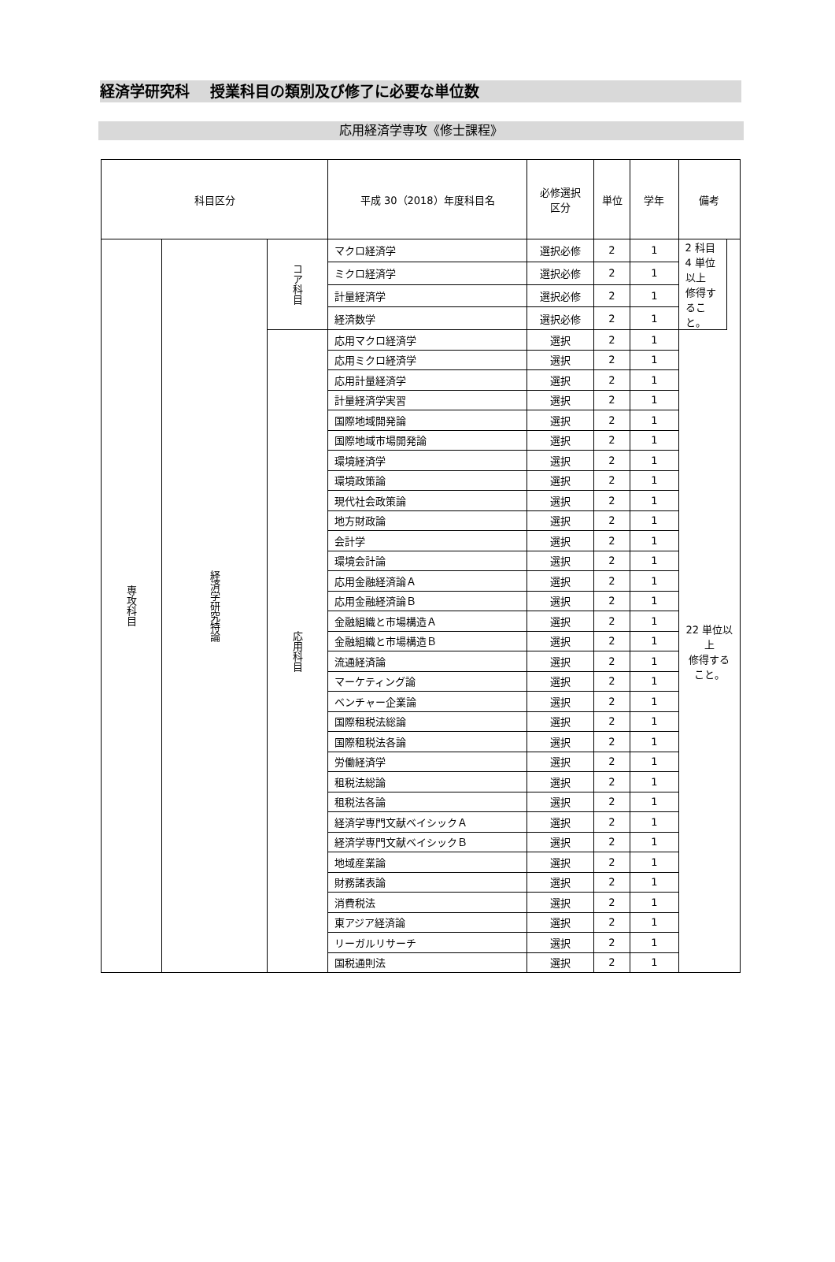経済学研究科　 授業科目の類別及び修了に必要な単位数
応用経済学専攻《修士課程》
| 科目区分 | | | 平成 30（2018）年度科目名 | 必修選択 区分 | 単位 | 学年 | 備考 | |
| --- | --- | --- | --- | --- | --- | --- | --- | --- |
| 専攻科目 | 経済学研究特論 | コア科目 | マクロ経済学 | 選択必修 | 2 | 1 | 2 科目 4 単位 以上 修得すること。 | |
| | | | ミクロ経済学 | 選択必修 | 2 | 1 | | |
| | | | 計量経済学 | 選択必修 | 2 | 1 | | |
| | | | 経済数学 | 選択必修 | 2 | 1 | | |
| | | 応用科目 | 応用マクロ経済学 | 選択 | 2 | 1 | 22 単位以上 修得すること。 | |
| | | | 応用ミクロ経済学 | 選択 | 2 | 1 | | |
| | | | 応用計量経済学 | 選択 | 2 | 1 | | |
| | | | 計量経済学実習 | 選択 | 2 | 1 | | |
| | | | 国際地域開発論 | 選択 | 2 | 1 | | |
| | | | 国際地域市場開発論 | 選択 | 2 | 1 | | |
| | | | 環境経済学 | 選択 | 2 | 1 | | |
| | | | 環境政策論 | 選択 | 2 | 1 | | |
| | | | 現代社会政策論 | 選択 | 2 | 1 | | |
| | | | 地方財政論 | 選択 | 2 | 1 | | |
| | | | 会計学 | 選択 | 2 | 1 | | |
| | | | 環境会計論 | 選択 | 2 | 1 | | |
| | | | 応用金融経済論Ａ | 選択 | 2 | 1 | | |
| | | | 応用金融経済論Ｂ | 選択 | 2 | 1 | | |
| | | | 金融組織と市場構造Ａ | 選択 | 2 | 1 | | |
| | | | 金融組織と市場構造Ｂ | 選択 | 2 | 1 | | |
| | | | 流通経済論 | 選択 | 2 | 1 | | |
| | | | マーケティング論 | 選択 | 2 | 1 | | |
| | | | ベンチャー企業論 | 選択 | 2 | 1 | | |
| | | | 国際租税法総論 | 選択 | 2 | 1 | | |
| | | | 国際租税法各論 | 選択 | 2 | 1 | | |
| | | | 労働経済学 | 選択 | 2 | 1 | | |
| | | | 租税法総論 | 選択 | 2 | 1 | | |
| | | | 租税法各論 | 選択 | 2 | 1 | | |
| | | | 経済学専門文献ベイシックＡ | 選択 | 2 | 1 | | |
| | | | 経済学専門文献ベイシックＢ | 選択 | 2 | 1 | | |
| | | | 地域産業論 | 選択 | 2 | 1 | | |
| | | | 財務諸表論 | 選択 | 2 | 1 | | |
| | | | 消費税法 | 選択 | 2 | 1 | | |
| | | | 東アジア経済論 | 選択 | 2 | 1 | | |
| | | | リーガルリサーチ | 選択 | 2 | 1 | | |
| | | | 国税通則法 | 選択 | 2 | 1 | | |